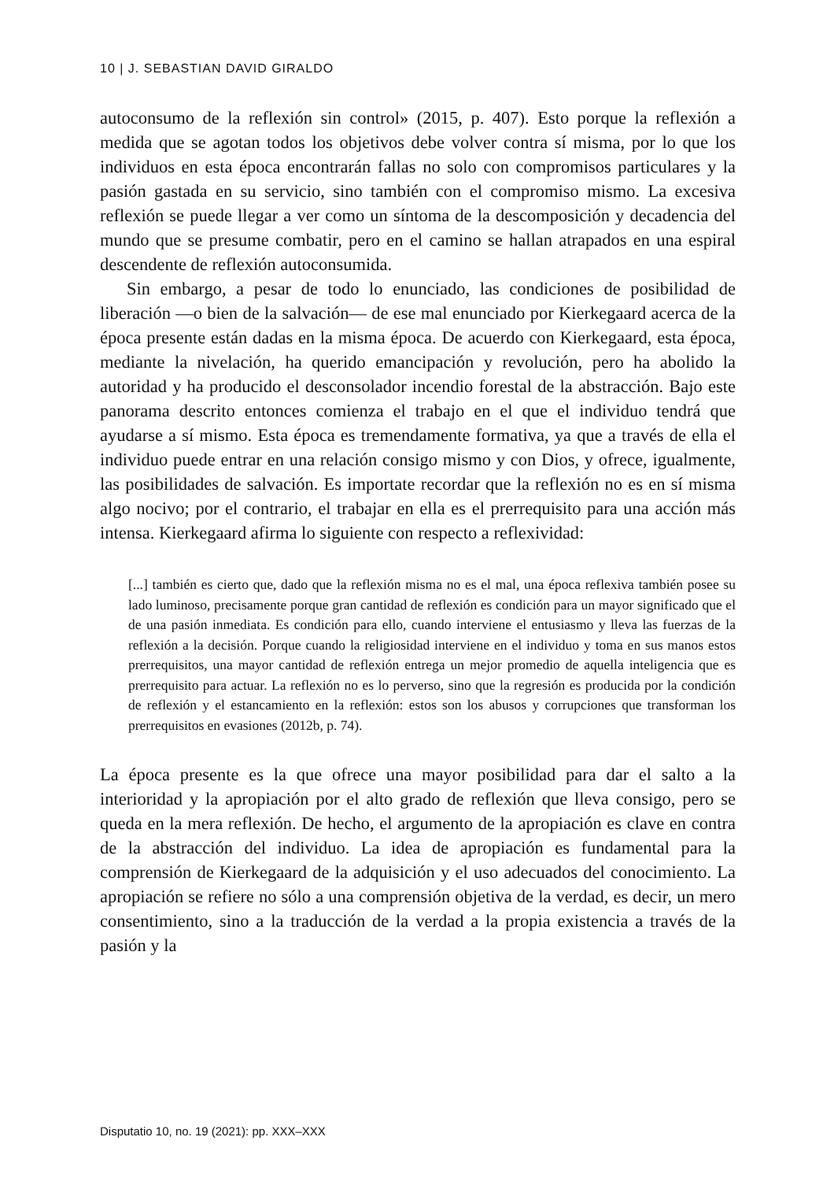10 | J. SEBASTIAN DAVID GIRALDO
autoconsumo de la reflexión sin control» (2015, p. 407). Esto porque la reflexión a medida que se agotan todos los objetivos debe volver contra sí misma, por lo que los individuos en esta época encontrarán fallas no solo con compromisos particulares y la pasión gastada en su servicio, sino también con el compromiso mismo. La excesiva reflexión se puede llegar a ver como un síntoma de la descomposición y decadencia del mundo que se presume combatir, pero en el camino se hallan atrapados en una espiral descendente de reflexión autoconsumida.
Sin embargo, a pesar de todo lo enunciado, las condiciones de posibilidad de liberación —o bien de la salvación— de ese mal enunciado por Kierkegaard acerca de la época presente están dadas en la misma época. De acuerdo con Kierkegaard, esta época, mediante la nivelación, ha querido emancipación y revolución, pero ha abolido la autoridad y ha producido el desconsolador incendio forestal de la abstracción. Bajo este panorama descrito entonces comienza el trabajo en el que el individuo tendrá que ayudarse a sí mismo. Esta época es tremendamente formativa, ya que a través de ella el individuo puede entrar en una relación consigo mismo y con Dios, y ofrece, igualmente, las posibilidades de salvación. Es importate recordar que la reflexión no es en sí misma algo nocivo; por el contrario, el trabajar en ella es el prerrequisito para una acción más intensa. Kierkegaard afirma lo siguiente con respecto a reflexividad:
[...] también es cierto que, dado que la reflexión misma no es el mal, una época reflexiva también posee su lado luminoso, precisamente porque gran cantidad de reflexión es condición para un mayor significado que el de una pasión inmediata. Es condición para ello, cuando interviene el entusiasmo y lleva las fuerzas de la reflexión a la decisión. Porque cuando la religiosidad interviene en el individuo y toma en sus manos estos prerrequisitos, una mayor cantidad de reflexión entrega un mejor promedio de aquella inteligencia que es prerrequisito para actuar. La reflexión no es lo perverso, sino que la regresión es producida por la condición de reflexión y el estancamiento en la reflexión: estos son los abusos y corrupciones que transforman los prerrequisitos en evasiones (2012b, p. 74).
La época presente es la que ofrece una mayor posibilidad para dar el salto a la interioridad y la apropiación por el alto grado de reflexión que lleva consigo, pero se queda en la mera reflexión. De hecho, el argumento de la apropiación es clave en contra de la abstracción del individuo. La idea de apropiación es fundamental para la comprensión de Kierkegaard de la adquisición y el uso adecuados del conocimiento. La apropiación se refiere no sólo a una comprensión objetiva de la verdad, es decir, un mero consentimiento, sino a la traducción de la verdad a la propia existencia a través de la pasión y la
Disputatio 10, no. 19 (2021): pp. XXX–XXX